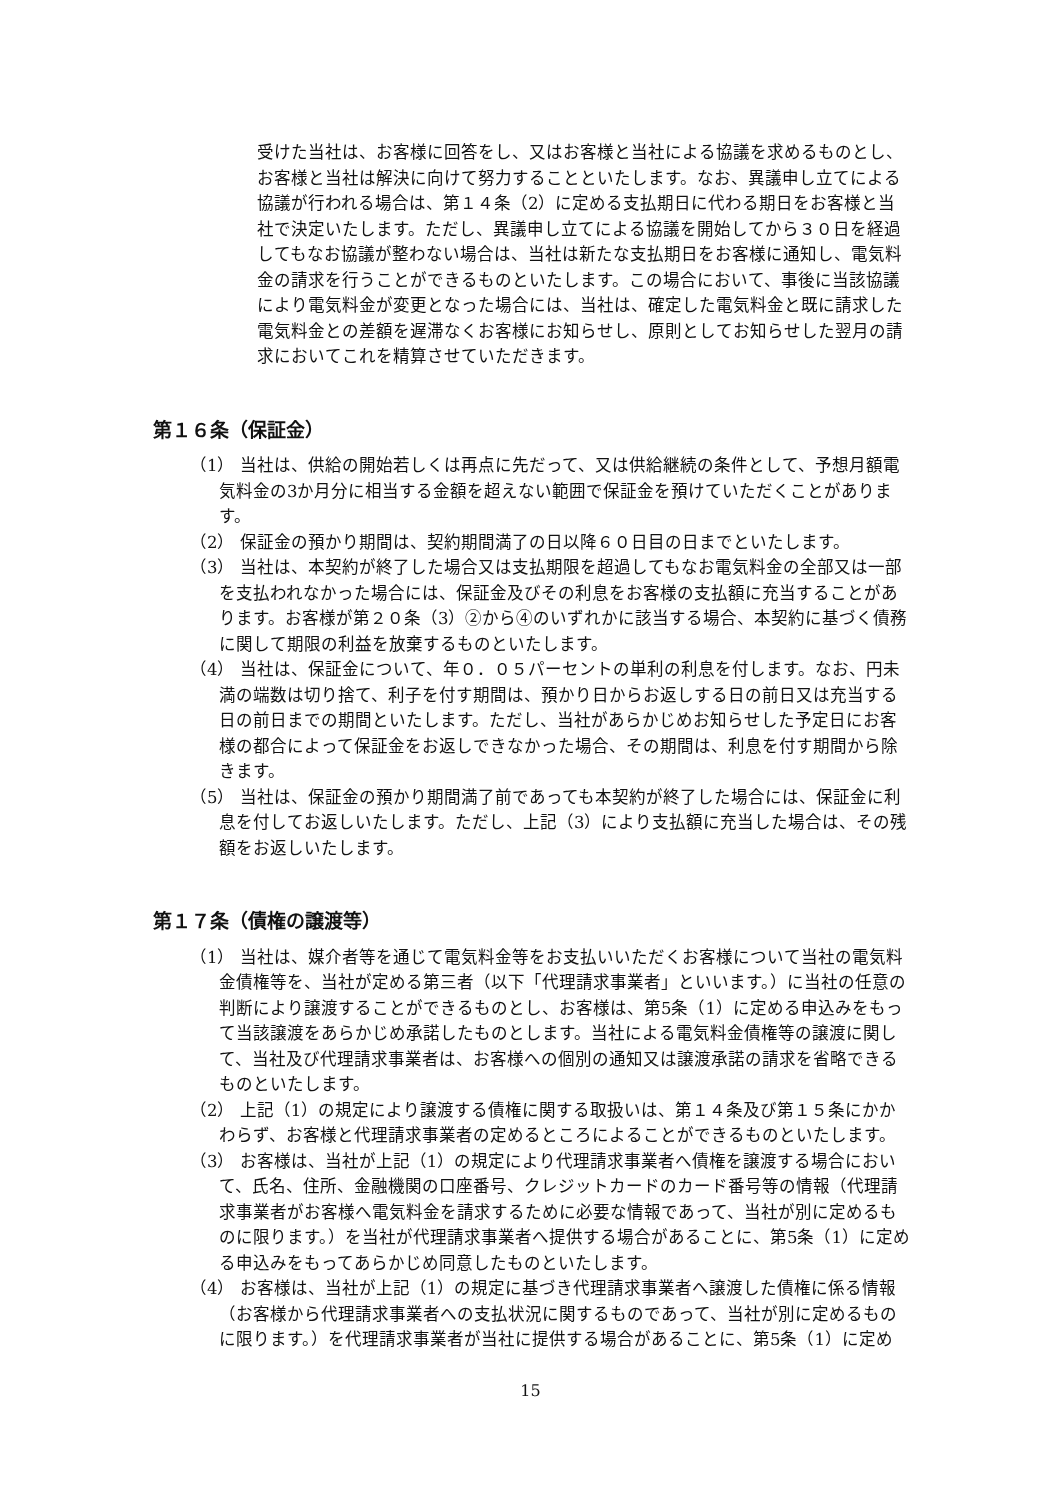受けた当社は、お客様に回答をし、又はお客様と当社による協議を求めるものとし、お客様と当社は解決に向けて努力することといたします。なお、異議申し立てによる協議が行われる場合は、第１４条（2）に定める支払期日に代わる期日をお客様と当社で決定いたします。ただし、異議申し立てによる協議を開始してから３０日を経過してもなお協議が整わない場合は、当社は新たな支払期日をお客様に通知し、電気料金の請求を行うことができるものといたします。この場合において、事後に当該協議により電気料金が変更となった場合には、当社は、確定した電気料金と既に請求した電気料金との差額を遅滞なくお客様にお知らせし、原則としてお知らせした翌月の請求においてこれを精算させていただきます。
第１６条（保証金）
（1） 当社は、供給の開始若しくは再点に先だって、又は供給継続の条件として、予想月額電気料金の3か月分に相当する金額を超えない範囲で保証金を預けていただくことがあります。
（2） 保証金の預かり期間は、契約期間満了の日以降６０日目の日までといたします。
（3） 当社は、本契約が終了した場合又は支払期限を超過してもなお電気料金の全部又は一部を支払われなかった場合には、保証金及びその利息をお客様の支払額に充当することがあります。お客様が第２０条（3）②から④のいずれかに該当する場合、本契約に基づく債務に関して期限の利益を放棄するものといたします。
（4） 当社は、保証金について、年０．０５パーセントの単利の利息を付します。なお、円未満の端数は切り捨て、利子を付す期間は、預かり日からお返しする日の前日又は充当する日の前日までの期間といたします。ただし、当社があらかじめお知らせした予定日にお客様の都合によって保証金をお返しできなかった場合、その期間は、利息を付す期間から除きます。
（5） 当社は、保証金の預かり期間満了前であっても本契約が終了した場合には、保証金に利息を付してお返しいたします。ただし、上記（3）により支払額に充当した場合は、その残額をお返しいたします。
第１７条（債権の譲渡等）
（1） 当社は、媒介者等を通じて電気料金等をお支払いいただくお客様について当社の電気料金債権等を、当社が定める第三者（以下「代理請求事業者」といいます。）に当社の任意の判断により譲渡することができるものとし、お客様は、第5条（1）に定める申込みをもって当該譲渡をあらかじめ承諾したものとします。当社による電気料金債権等の譲渡に関して、当社及び代理請求事業者は、お客様への個別の通知又は譲渡承諾の請求を省略できるものといたします。
（2） 上記（1）の規定により譲渡する債権に関する取扱いは、第１４条及び第１５条にかかわらず、お客様と代理請求事業者の定めるところによることができるものといたします。
（3） お客様は、当社が上記（1）の規定により代理請求事業者へ債権を譲渡する場合において、氏名、住所、金融機関の口座番号、クレジットカードのカード番号等の情報（代理請求事業者がお客様へ電気料金を請求するために必要な情報であって、当社が別に定めるものに限ります。）を当社が代理請求事業者へ提供する場合があることに、第5条（1）に定める申込みをもってあらかじめ同意したものといたします。
（4） お客様は、当社が上記（1）の規定に基づき代理請求事業者へ譲渡した債権に係る情報（お客様から代理請求事業者への支払状況に関するものであって、当社が別に定めるものに限ります。）を代理請求事業者が当社に提供する場合があることに、第5条（1）に定め
15